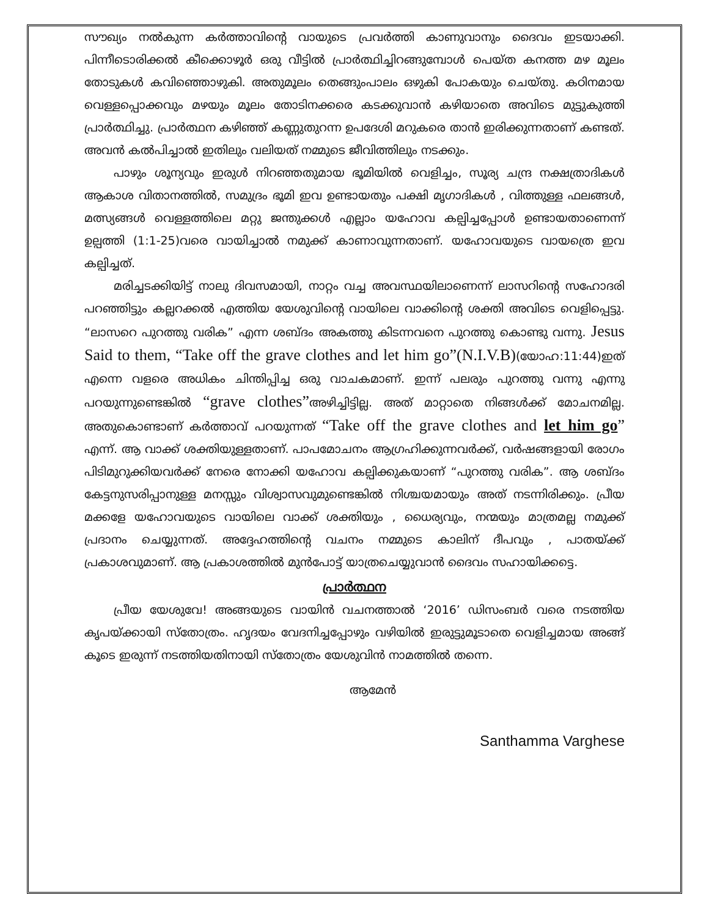സൗഖ്യം നൽകുന്ന കർത്താവിന്റെ വായുടെ പ്രവർത്തി കാണുവാനും ദൈവം ഇടയാക്കി. പിന്നീടൊരിക്കൽ കീക്കൊഴൂർ ഒരു വീട്ടിൽ പ്രാർത്ഥിച്ചിറങ്ങുമ്പോൾ പെയ്ത കനത്ത മഴ മൂലം തോടുകൾ കവിഞ്ഞൊഴുകി. അതുമൂലം തെങ്ങുംപാലം ഒഴുകി പോകയും ചെയ്തു. കഠിനമായ വെള്ളപ്പൊക്കവും മഴയും മൂലം തോടിനക്കരെ കടക്കുവാൻ കഴിയാതെ അവിടെ മുട്ടുകുത്തി പ്രാർത്ഥിച്ചു. പ്രാർത്ഥന കഴിഞ്ഞ് കണ്ണുതുറന്ന ഉപദേശി മറുകരെ താൻ ഇരിക്കുന്നതാണ് കണ്ടത്. അവൻ കൽപിച്ചാൽ ഇതിലും വലിയത് നമ്മുടെ ജീവിത്തിലും നടക്കും.
പാഴും ശൂന്യവും ഇരുൾ നിറഞ്ഞതുമായ ഭൂമിയിൽ വെളിച്ചം, സൂര്യ ചന്ദ്ര നക്ഷത്രാദികൾ ആകാശ വിതാനത്തിൽ, സമുദ്രം ഭൂമി ഇവ ഉണ്ടായതും പക്ഷി മൃഗാദികൾ , വിത്തുള്ള ഫലങ്ങൾ, മത്സ്യങ്ങൾ വെള്ളത്തിലെ മറ്റു ജന്തുക്കൾ എല്ലാം യഹോവ കല്പിച്ചപ്പോൾ ഉണ്ടായതാണെന്ന് ഉല്പത്തി (1:1-25)വരെ വായിച്ചാൽ നമുക്ക് കാണാവുന്നതാണ്. യഹോവയുടെ വായത്രെ ഇവ കല്പിച്ചത്.
മരിച്ചടക്കിയിട്ട് നാലു ദിവസമായി, നാറ്റം വച്ച അവസ്ഥയിലാണെന്ന് ലാസറിന്റെ സഹോദരി പറഞ്ഞിട്ടും കല്ലറക്കൽ എത്തിയ യേശുവിന്റെ വായിലെ വാക്കിന്റെ ശക്തി അവിടെ വെളിപ്പെട്ടു. “ലാസറെ പുറത്തു വരിക” എന്ന ശബ്ദം അകത്തു കിടന്നവനെ പുറത്തു കൊണ്ടു വന്നു. Jesus Said to them, “Take off the grave clothes and let him go”(N.I.V.B)(യോഹ:11:44)ഇത് എന്നെ വളരെ അധികം ചിന്തിപ്പിച്ച ഒരു വാചകമാണ്. ഇന്ന് പലരും പുറത്തു വന്നു എന്നു പറയുന്നുണ്ടെങ്കിൽ “grave clothes”അഴിച്ചിട്ടില്ല. അത് മാറ്റാതെ നിങ്ങൾക്ക് മോചനമില്ല. അതുകൊണ്ടാണ് കർത്താവ് പറയുന്നത് “Take off the grave clothes and let him go” എന്ന്. ആ വാക്ക് ശക്തിയുള്ളതാണ്. പാപമോചനം ആഗ്രഹിക്കുന്നവർക്ക്, വർഷങ്ങളായി രോഗം പിടിമുറുക്കിയവർക്ക് നേരെ നോക്കി യഹോവ കല്പിക്കുകയാണ് “പുറത്തു വരിക”. ആ ശബ്ദം കേട്ടനുസരിപ്പാനുള്ള മനസ്സും വിശ്വാസവുമുണ്ടെങ്കിൽ നിശ്ചയമായും അത് നടന്നിരിക്കും. പ്രീയ മക്കളേ യഹോവയുടെ വായിലെ വാക്ക് ശക്തിയും , ധൈര്യവും, നന്മയും മാത്രമല്ല നമുക്ക് പ്രദാനം ചെയ്യുന്നത്. അദ്ദേഹത്തിന്റെ വചനം നമ്മുടെ കാലിന് ദീപവും , പാതയ്ക്ക് പ്രകാശവുമാണ്. ആ പ്രകാശത്തിൽ മുൻപോട്ട് യാത്രചെയ്യുവാൻ ദൈവം സഹായിക്കട്ടെ.
പ്രാർത്ഥന
പ്രീയ യേശുവേ! അങ്ങയുടെ വായിൻ വചനത്താൽ ‘2016’ ഡിസംബർ വരെ നടത്തിയ കൃപയ്ക്കായി സ്തോത്രം. ഹൃദയം വേദനിച്ചപ്പോഴും വഴിയിൽ ഇരുട്ടുമൂടാതെ വെളിച്ചമായ അങ്ങ് കൂടെ ഇരുന്ന് നടത്തിയതിനായി സ്തോത്രം യേശുവിൻ നാമത്തിൽ തന്നെ.
ആമേൻ
Santhamma Varghese